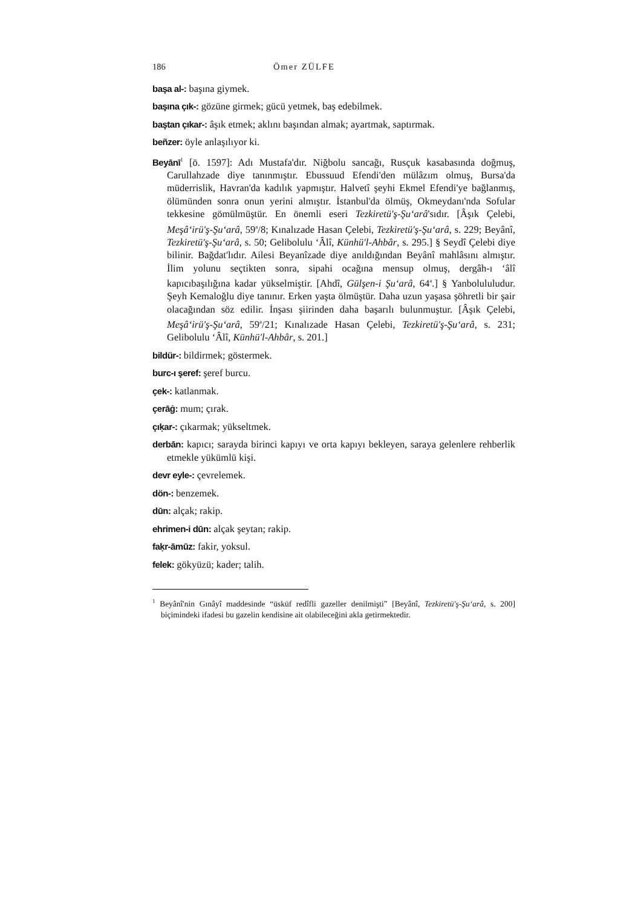186 Ömer ZÜLFE
başa al-: başına giymek.
başına çık-: gözüne girmek; gücü yetmek, baş edebilmek.
baştan çıkar-: âşık etmek; aklını başından almak; ayartmak, saptırmak.
beñzer: öyle anlaşılıyor ki.
Beyānī<sup>1</sup> [ö. 1597]: Adı Mustafa'dır. Niğbolu sancağı, Rusçuk kasabasında doğmuş, Carullahzade diye tanınmıştır. Ebussuud Efendi'den mülâzım olmuş, Bursa'da müderrislik, Havran'da kadılık yapmıştır. Halvetî şeyhi Ekmel Efendi'ye bağlanmış, ölümünden sonra onun yerini almıştır. İstanbul'da ölmüş, Okmeydanı'nda Sofular tekkesine gömülmüştür. En önemli eseri Tezkiretü'ş-Şu‘arâ'sıdır. [Âşık Çelebi, Meşâ‘irü'ş-Şu‘arâ, 59<sup>a</sup>/8; Kınalızade Hasan Çelebi, Tezkiretü'ş-Şu‘arâ, s. 229; Beyânî, Tezkiretü'ş-Şu‘arâ, s. 50; Gelibolulu ‘Âlî, Künhü'l-Ahbâr, s. 295.] § Seydî Çelebi diye bilinir. Bağdat'lıdır. Ailesi Beyanîzade diye anıldığından Beyânî mahlâsını almıştır. İlim yolunu seçtikten sonra, sipahi ocağına mensup olmuş, dergâh-ı ‘âlî kapıcıbaşılığına kadar yükselmiştir. [Ahdî, Gülşen-i Şu‘arâ, 64<sup>a</sup>.] § Yanbolululudur. Şeyh Kemaloğlu diye tanınır. Erken yaşta ölmüştür. Daha uzun yaşasa şöhretli bir şair olacağından söz edilir. İnşası şiirinden daha başarılı bulunmuştur. [Âşık Çelebi, Meşâ‘irü'ş-Şu‘arâ, 59<sup>a</sup>/21; Kınalızade Hasan Çelebi, Tezkiretü'ş-Şu‘arâ, s. 231; Gelibolulu ‘Âlî, Künhü'l-Ahbâr, s. 201.]
bildür-: bildirmek; göstermek.
burc-ı şeref: şeref burcu.
çek-: katlanmak.
çerāġ: mum; çırak.
çıḳar-: çıkarmak; yükseltmek.
derbān: kapıcı; sarayda birinci kapıyı ve orta kapıyı bekleyen, saraya gelenlere rehberlik etmekle yükümlü kişi.
devr eyle-: çevrelemek.
dön-: benzemek.
dūn: alçak; rakip.
ehrimen-i dūn: alçak şeytan; rakip.
faḳr-āmūz: fakir, yoksul.
felek: gökyüzü; kader; talih.
<sup>1</sup> Beyânî'nin Gınâyî maddesinde “üsküf redîfli gazeller denilmişti” [Beyânî, Tezkiretü'ş-Şu‘arâ, s. 200] biçimindeki ifadesi bu gazelin kendisine ait olabileceğini akla getirmektedir.